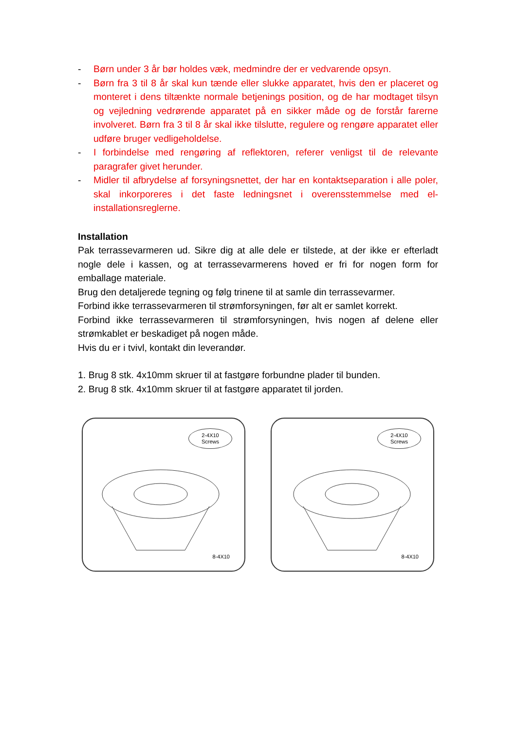- Børn under 3 år bør holdes væk, medmindre der er vedvarende opsyn.
- Børn fra 3 til 8 år skal kun tænde eller slukke apparatet, hvis den er placeret og monteret i dens tiltænkte normale betjenings position, og de har modtaget tilsyn og vejledning vedrørende apparatet på en sikker måde og de forstår farerne involveret. Børn fra 3 til 8 år skal ikke tilslutte, regulere og rengøre apparatet eller udføre bruger vedligeholdelse.
- I forbindelse med rengøring af reflektoren, referer venligst til de relevante paragrafer givet herunder.
- Midler til afbrydelse af forsyningsnettet, der har en kontaktseparation i alle poler, skal inkorporeres i det faste ledningsnet i overensstemmelse med el-installationsreglerne.
Installation
Pak terrassevarmeren ud. Sikre dig at alle dele er tilstede, at der ikke er efterladt nogle dele i kassen, og at terrassevarmerens hoved er fri for nogen form for emballage materiale.
Brug den detaljerede tegning og følg trinene til at samle din terrassevarmer.
Forbind ikke terrassevarmeren til strømforsyningen, før alt er samlet korrekt.
Forbind ikke terrassevarmeren til strømforsyningen, hvis nogen af delene eller strømkablet er beskadiget på nogen måde.
Hvis du er i tvivl, kontakt din leverandør.
1. Brug 8 stk. 4x10mm skruer til at fastgøre forbundne plader til bunden.
2. Brug 8 stk. 4x10mm skruer til at fastgøre apparatet til jorden.
2-4X10
Screws
8-4X10
2-4X10
Screws
8-4X10